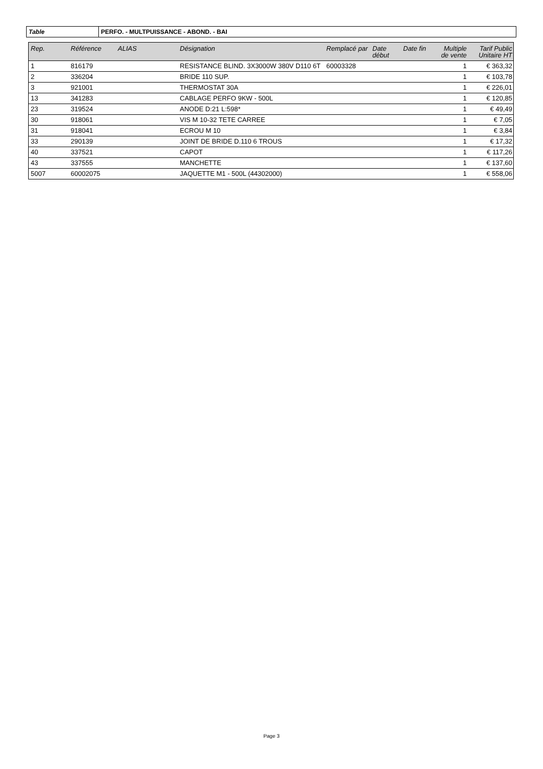Table PERFO. - MULTPUISSANCE - ABOND. - BAI
| Rep. | Référence | ALIAS | Désignation | Remplacé par | Date début | Date fin | Multiple de vente | Tarif Public Unitaire HT |
| --- | --- | --- | --- | --- | --- | --- | --- | --- |
| 1 | 816179 | | RESISTANCE BLIND. 3X3000W 380V D110 6T | 60003328 | | | 1 | € 363,32 |
| 2 | 336204 | | BRIDE 110 SUP. | | | | 1 | € 103,78 |
| 3 | 921001 | | THERMOSTAT 30A | | | | 1 | € 226,01 |
| 13 | 341283 | | CABLAGE PERFO 9KW - 500L | | | | 1 | € 120,85 |
| 23 | 319524 | | ANODE D:21 L:598* | | | | 1 | € 49,49 |
| 30 | 918061 | | VIS M 10-32 TETE CARREE | | | | 1 | € 7,05 |
| 31 | 918041 | | ECROU M 10 | | | | 1 | € 3,84 |
| 33 | 290139 | | JOINT DE BRIDE D.110 6 TROUS | | | | 1 | € 17,32 |
| 40 | 337521 | | CAPOT | | | | 1 | € 117,26 |
| 43 | 337555 | | MANCHETTE | | | | 1 | € 137,60 |
| 5007 | 60002075 | | JAQUETTE M1 - 500L (44302000) | | | | 1 | € 558,06 |
Page 3